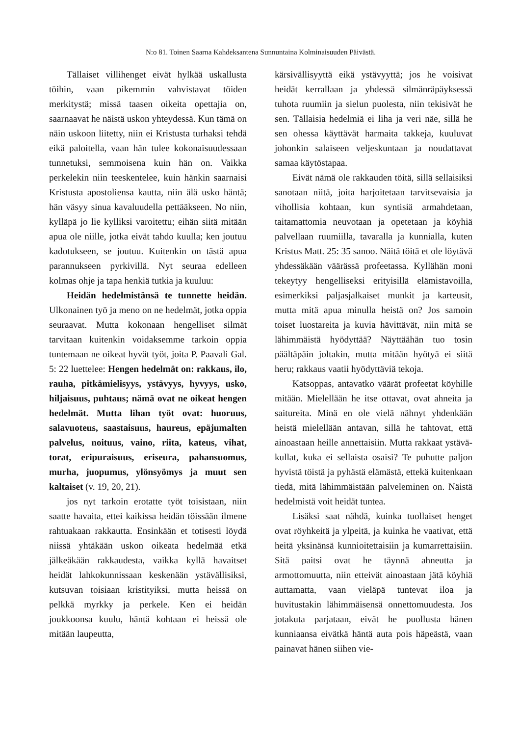N:o 81. Toinen Saarna Kahdeksantena Sunnuntaina Kolminaisuuden Päivästä.
Tällaiset villihenget eivät hylkää uskallusta töihin, vaan pikemmin vahvistavat töiden merkitystä; missä taasen oikeita opettajia on, saarnaavat he näistä uskon yhteydessä. Kun tämä on näin uskoon liitetty, niin ei Kristusta turhaksi tehdä eikä paloitella, vaan hän tulee kokonaisuudessaan tunnetuksi, semmoisena kuin hän on. Vaikka perkelekin niin teeskentelee, kuin hänkin saarnaisi Kristusta apostoliensa kautta, niin älä usko häntä; hän väsyy sinua kavaluudella pettääkseen. No niin, kylläpä jo lie kylliksi varoitettu; eihän siitä mitään apua ole niille, jotka eivät tahdo kuulla; ken joutuu kadotukseen, se joutuu. Kuitenkin on tästä apua parannukseen pyrkivillä. Nyt seuraa edelleen kolmas ohje ja tapa henkiä tutkia ja kuuluu:
Heidän hedelmistänsä te tunnette heidän. Ulkonainen työ ja meno on ne hedelmät, jotka oppia seuraavat. Mutta kokonaan hengelliset silmät tarvitaan kuitenkin voidaksemme tarkoin oppia tuntemaan ne oikeat hyvät työt, joita P. Paavali Gal. 5: 22 luettelee: Hengen hedelmät on: rakkaus, ilo, rauha, pitkämielisyys, ystävyys, hyvyys, usko, hiljaisuus, puhtaus; nämä ovat ne oikeat hengen hedelmät. Mutta lihan työt ovat: huoruus, salavuoteus, saastaisuus, haureus, epäjumalten palvelus, noituus, vaino, riita, kateus, vihat, torat, eripuraisuus, eriseura, pahansuomus, murha, juopumus, ylönsyömys ja muut sen kaltaiset (v. 19, 20, 21).
jos nyt tarkoin erotatte työt toisistaan, niin saatte havaita, ettei kaikissa heidän töissään ilmene rahtuakaan rakkautta. Ensinkään et totisesti löydä niissä yhtäkään uskon oikeata hedelmää etkä jälkeäkään rakkaudesta, vaikka kyllä havaitset heidät lahkokunnissaan keskenään ystävällisiksi, kutsuvan toisiaan kristityiksi, mutta heissä on pelkkä myrkky ja perkele. Ken ei heidän joukkoonsa kuulu, häntä kohtaan ei heissä ole mitään laupeutta,
kärsivällisyyttä eikä ystävyyttä; jos he voisivat heidät kerrallaan ja yhdessä silmänräpäyksessä tuhota ruumiin ja sielun puolesta, niin tekisivät he sen. Tällaisia hedelmiä ei liha ja veri näe, sillä he sen ohessa käyttävät harmaita takkeja, kuuluvat johonkin salaiseen veljeskuntaan ja noudattavat samaa käytöstapaa.
Eivät nämä ole rakkauden töitä, sillä sellaisiksi sanotaan niitä, joita harjoitetaan tarvitsevaisia ja vihollisia kohtaan, kun syntisiä armahdetaan, taitamattomia neuvotaan ja opetetaan ja köyhiä palvellaan ruumiilla, tavaralla ja kunnialla, kuten Kristus Matt. 25: 35 sanoo. Näitä töitä et ole löytävä yhdessäkään väärässä profeetassa. Kyllähän moni tekeytyy hengelliseksi erityisillä elämistavoilla, esimerkiksi paljasjalkaiset munkit ja karteusit, mutta mitä apua minulla heistä on? Jos samoin toiset luostareita ja kuvia hävittävät, niin mitä se lähimmäistä hyödyttää? Näyttäähän tuo tosin päältäpäin joltakin, mutta mitään hyötyä ei siitä heru; rakkaus vaatii hyödyttäviä tekoja.
Katsoppas, antavatko väärät profeetat köyhille mitään. Mielellään he itse ottavat, ovat ahneita ja saitureita. Minä en ole vielä nähnyt yhdenkään heistä mielellään antavan, sillä he tahtovat, että ainoastaan heille annettaisiin. Mutta rakkaat ystävä-kullat, kuka ei sellaista osaisi? Te puhutte paljon hyvistä töistä ja pyhästä elämästä, ettekä kuitenkaan tiedä, mitä lähimmäistään palveleminen on. Näistä hedelmistä voit heidät tuntea.
Lisäksi saat nähdä, kuinka tuollaiset henget ovat röyhkeitä ja ylpeitä, ja kuinka he vaativat, että heitä yksinänsä kunnioitettaisiin ja kumarrettaisiin. Sitä paitsi ovat he täynnä ahneutta ja armottomuutta, niin etteivät ainoastaan jätä köyhiä auttamatta, vaan vieläpä tuntevat iloa ja huvitustakin lähimmäisensä onnettomuudesta. Jos jotakuta parjataan, eivät he puollusta hänen kunniaansa eivätkä häntä auta pois häpeästä, vaan painavat hänen siihen vie-